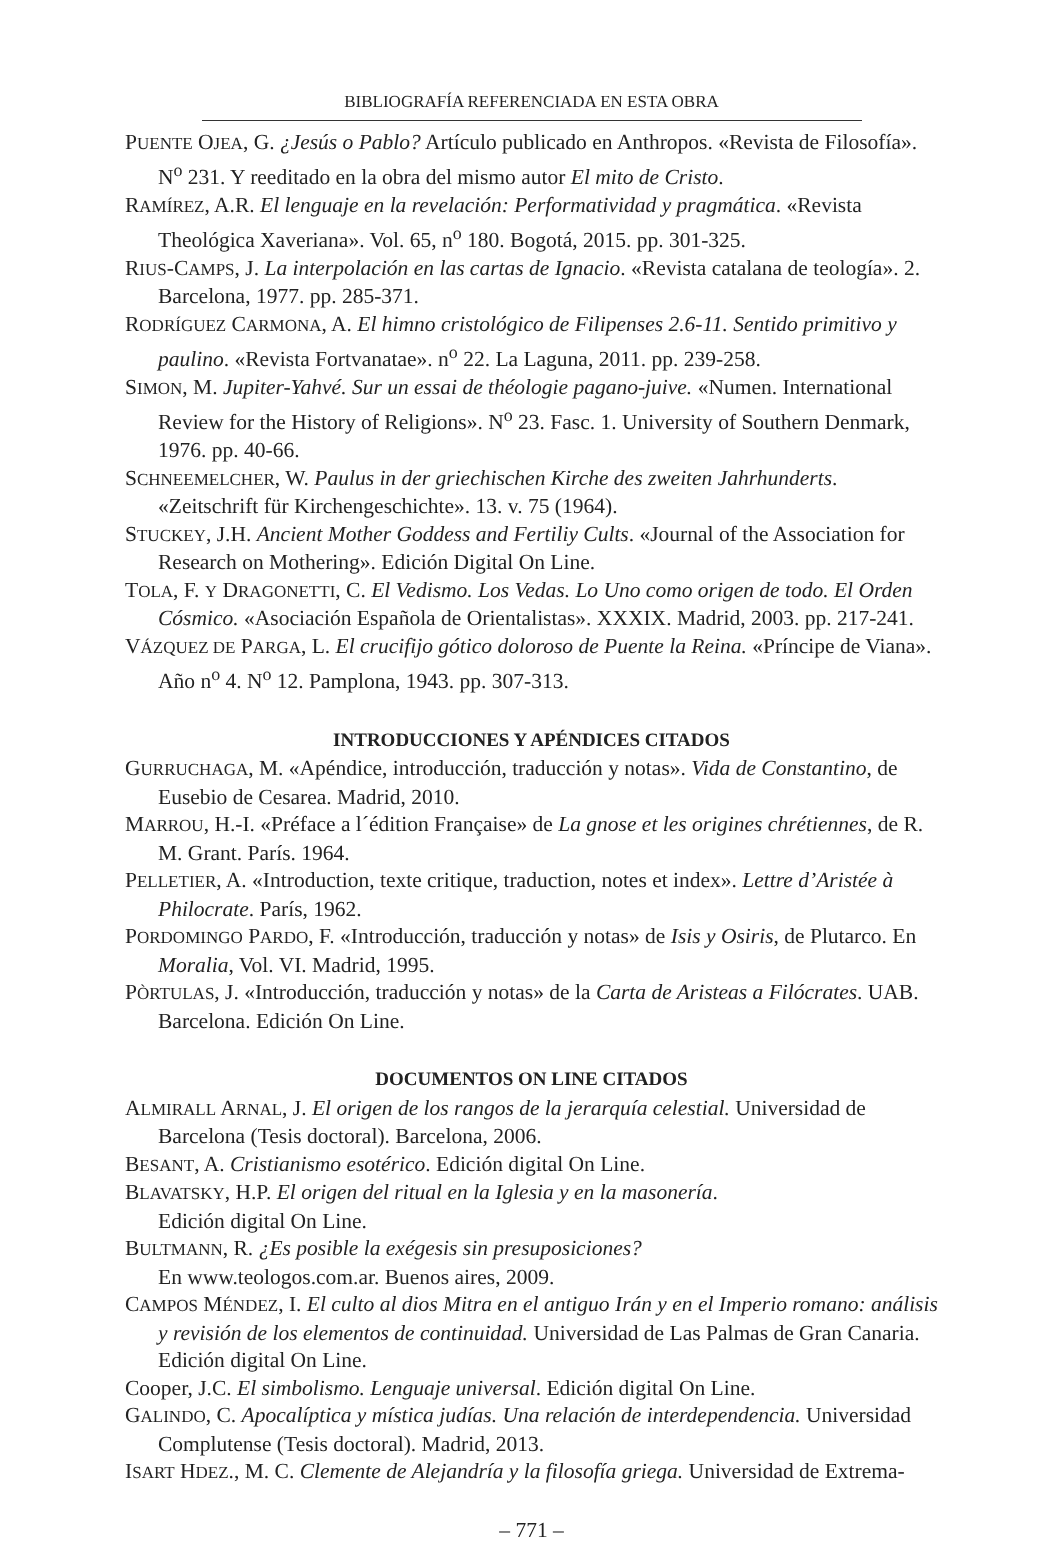BIBLIOGRAFÍA REFERENCIADA EN ESTA OBRA
PUENTE OJEA, G. ¿Jesús o Pablo? Artículo publicado en Anthropos. «Revista de Filosofía». N<sup>o</sup> 231. Y reeditado en la obra del mismo autor El mito de Cristo.
RAMÍREZ, A.R. El lenguaje en la revelación: Performatividad y pragmática. «Revista Theológica Xaveriana». Vol. 65, n<sup>o</sup> 180. Bogotá, 2015. pp. 301-325.
RIUS-CAMPS, J. La interpolación en las cartas de Ignacio. «Revista catalana de teología». 2. Barcelona, 1977. pp. 285-371.
RODRÍGUEZ CARMONA, A. El himno cristológico de Filipenses 2.6-11. Sentido primitivo y paulino. «Revista Fortvanatae». n<sup>o</sup> 22. La Laguna, 2011. pp. 239-258.
SIMON, M. Jupiter-Yahvé. Sur un essai de théologie pagano-juive. «Numen. International Review for the History of Religions». N<sup>o</sup> 23. Fasc. 1. University of Southern Denmark, 1976. pp. 40-66.
SCHNEEMELCHER, W. Paulus in der griechischen Kirche des zweiten Jahrhunderts. «Zeitschrift für Kirchengeschichte». 13. v. 75 (1964).
STUCKEY, J.H. Ancient Mother Goddess and Fertiliy Cults. «Journal of the Association for Research on Mothering». Edición Digital On Line.
TOLA, F. Y DRAGONETTI, C. El Vedismo. Los Vedas. Lo Uno como origen de todo. El Orden Cósmico. «Asociación Española de Orientalistas». XXXIX. Madrid, 2003. pp. 217-241.
VÁZQUEZ DE PARGA, L. El crucifijo gótico doloroso de Puente la Reina. «Príncipe de Viana». Año n<sup>o</sup> 4. N<sup>o</sup> 12. Pamplona, 1943. pp. 307-313.
INTRODUCCIONES Y APÉNDICES CITADOS
GURRUCHAGA, M. «Apéndice, introducción, traducción y notas». Vida de Constantino, de Eusebio de Cesarea. Madrid, 2010.
MARROU, H.-I. «Préface a l´édition Française» de La gnose et les origines chrétiennes, de R. M. Grant. París. 1964.
PELLETIER, A. «Introduction, texte critique, traduction, notes et index». Lettre d’Aristée à Philocrate. París, 1962.
PORDOMINGO PARDO, F. «Introducción, traducción y notas» de Isis y Osiris, de Plutarco. En Moralia, Vol. VI. Madrid, 1995.
PÒRTULAS, J. «Introducción, traducción y notas» de la Carta de Aristeas a Filócrates. UAB. Barcelona. Edición On Line.
DOCUMENTOS ON LINE CITADOS
ALMIRALL ARNAL, J. El origen de los rangos de la jerarquía celestial. Universidad de Barcelona (Tesis doctoral). Barcelona, 2006.
BESANT, A. Cristianismo esotérico. Edición digital On Line.
BLAVATSKY, H.P. El origen del ritual en la Iglesia y en la masonería.
Edición digital On Line.
BULTMANN, R. ¿Es posible la exégesis sin presuposiciones?
En www.teologos.com.ar. Buenos aires, 2009.
CAMPOS MÉNDEZ, I. El culto al dios Mitra en el antiguo Irán y en el Imperio romano: análisis y revisión de los elementos de continuidad. Universidad de Las Palmas de Gran Canaria. Edición digital On Line.
Cooper, J.C. El simbolismo. Lenguaje universal. Edición digital On Line.
GALINDO, C. Apocalíptica y mística judías. Una relación de interdependencia. Universidad Complutense (Tesis doctoral). Madrid, 2013.
ISART HDEZ., M. C. Clemente de Alejandría y la filosofía griega. Universidad de Extrema-
– 771 –